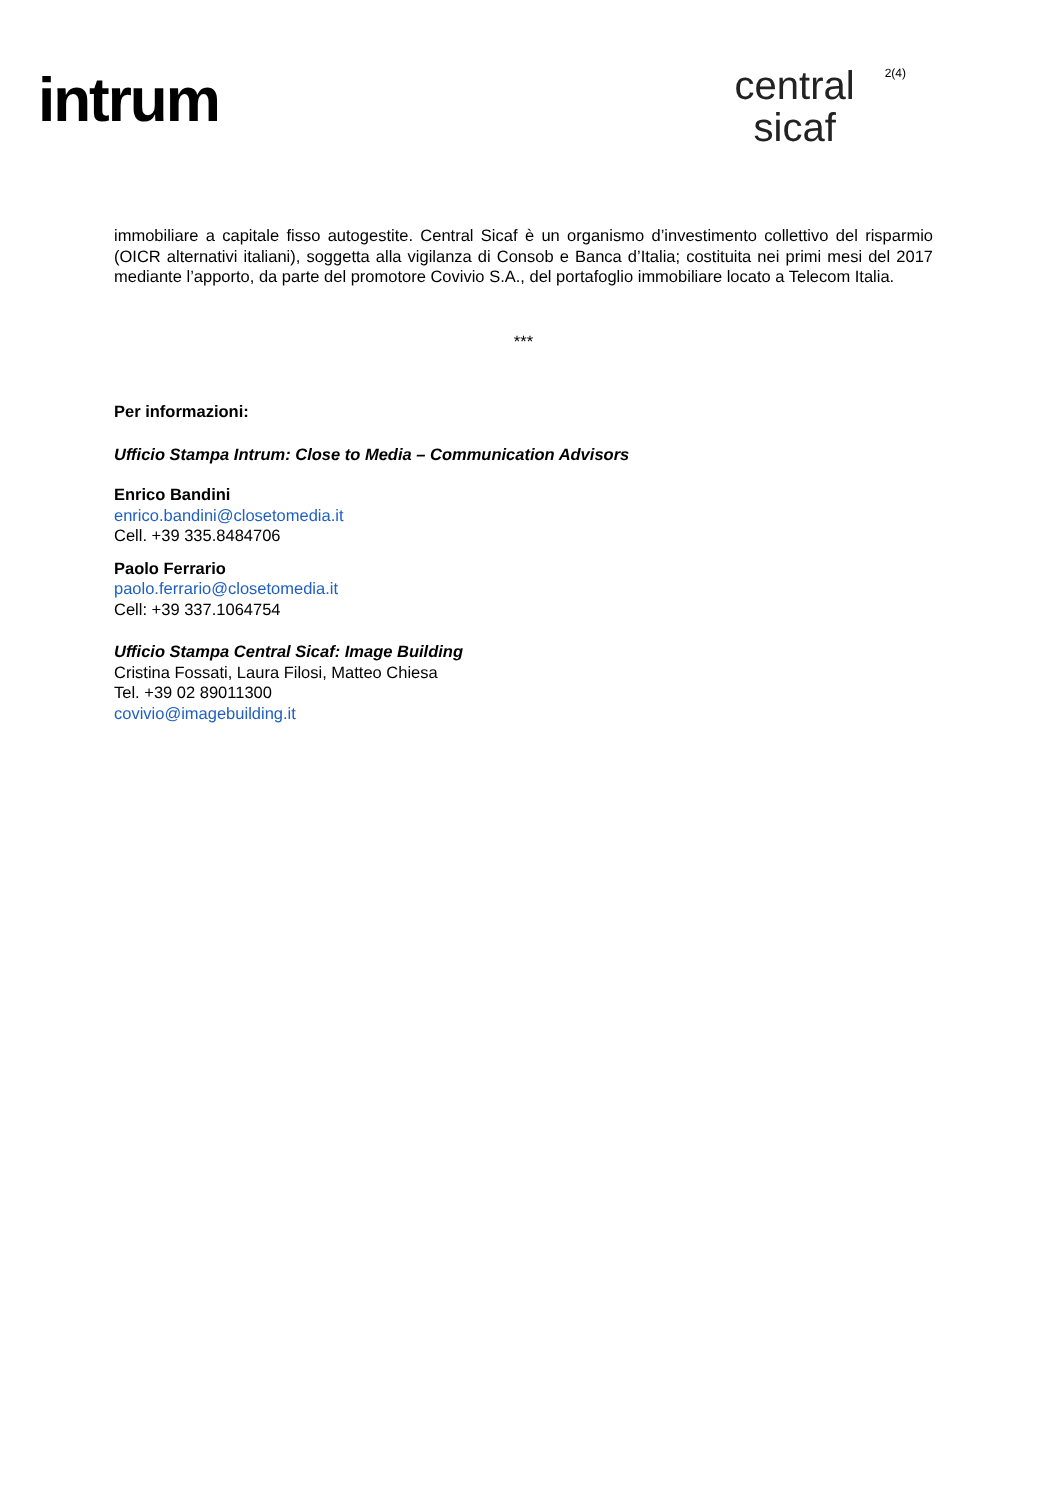intrum
central
sicaf
2(4)
immobiliare a capitale fisso autogestite. Central Sicaf è un organismo d’investimento collettivo del risparmio (OICR alternativi italiani), soggetta alla vigilanza di Consob e Banca d’Italia; costituita nei primi mesi del 2017 mediante l’apporto, da parte del promotore Covivio S.A., del portafoglio immobiliare locato a Telecom Italia.
***
Per informazioni:
Ufficio Stampa Intrum: Close to Media – Communication Advisors
Enrico Bandini
enrico.bandini@closetomedia.it
Cell. +39 335.8484706
Paolo Ferrario
paolo.ferrario@closetomedia.it
Cell: +39 337.1064754
Ufficio Stampa Central Sicaf: Image Building
Cristina Fossati, Laura Filosi, Matteo Chiesa
Tel. +39 02 89011300
covivio@imagebuilding.it